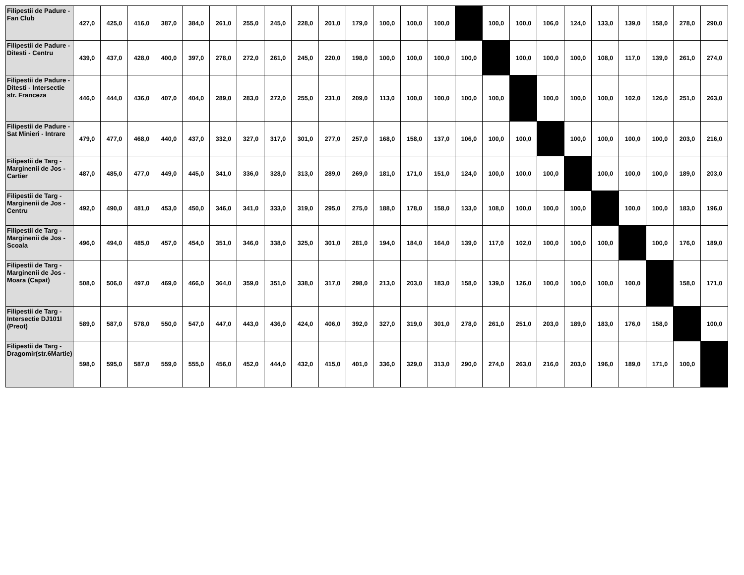| Filipestii de Padure - Fan Club | 427,0 | 425,0 | 416,0 | 387,0 | 384,0 | 261,0 | 255,0 | 245,0 | 228,0 | 201,0 | 179,0 | 100,0 | 100,0 | 100,0 | | 100,0 | 100,0 | 106,0 | 124,0 | 133,0 | 139,0 | 158,0 | 278,0 | 290,0 |
| Filipestii de Padure - Ditesti - Centru | 439,0 | 437,0 | 428,0 | 400,0 | 397,0 | 278,0 | 272,0 | 261,0 | 245,0 | 220,0 | 198,0 | 100,0 | 100,0 | 100,0 | 100,0 | | 100,0 | 100,0 | 100,0 | 108,0 | 117,0 | 139,0 | 261,0 | 274,0 |
| Filipestii de Padure - Ditesti - Intersectie str. Franceza | 446,0 | 444,0 | 436,0 | 407,0 | 404,0 | 289,0 | 283,0 | 272,0 | 255,0 | 231,0 | 209,0 | 113,0 | 100,0 | 100,0 | 100,0 | 100,0 | | 100,0 | 100,0 | 100,0 | 102,0 | 126,0 | 251,0 | 263,0 |
| Filipestii de Padure - Sat Minieri - Intrare | 479,0 | 477,0 | 468,0 | 440,0 | 437,0 | 332,0 | 327,0 | 317,0 | 301,0 | 277,0 | 257,0 | 168,0 | 158,0 | 137,0 | 106,0 | 100,0 | 100,0 | | 100,0 | 100,0 | 100,0 | 100,0 | 203,0 | 216,0 |
| Filipestii de Targ - Marginenii de Jos - Cartier | 487,0 | 485,0 | 477,0 | 449,0 | 445,0 | 341,0 | 336,0 | 328,0 | 313,0 | 289,0 | 269,0 | 181,0 | 171,0 | 151,0 | 124,0 | 100,0 | 100,0 | 100,0 | | 100,0 | 100,0 | 100,0 | 189,0 | 203,0 |
| Filipestii de Targ - Marginenii de Jos - Centru | 492,0 | 490,0 | 481,0 | 453,0 | 450,0 | 346,0 | 341,0 | 333,0 | 319,0 | 295,0 | 275,0 | 188,0 | 178,0 | 158,0 | 133,0 | 108,0 | 100,0 | 100,0 | 100,0 | | 100,0 | 100,0 | 183,0 | 196,0 |
| Filipestii de Targ - Marginenii de Jos - Scoala | 496,0 | 494,0 | 485,0 | 457,0 | 454,0 | 351,0 | 346,0 | 338,0 | 325,0 | 301,0 | 281,0 | 194,0 | 184,0 | 164,0 | 139,0 | 117,0 | 102,0 | 100,0 | 100,0 | 100,0 | | 100,0 | 176,0 | 189,0 |
| Filipestii de Targ - Marginenii de Jos - Moara (Capat) | 508,0 | 506,0 | 497,0 | 469,0 | 466,0 | 364,0 | 359,0 | 351,0 | 338,0 | 317,0 | 298,0 | 213,0 | 203,0 | 183,0 | 158,0 | 139,0 | 126,0 | 100,0 | 100,0 | 100,0 | 100,0 | | 158,0 | 171,0 |
| Filipestii de Targ - Intersectie DJ101I (Preot) | 589,0 | 587,0 | 578,0 | 550,0 | 547,0 | 447,0 | 443,0 | 436,0 | 424,0 | 406,0 | 392,0 | 327,0 | 319,0 | 301,0 | 278,0 | 261,0 | 251,0 | 203,0 | 189,0 | 183,0 | 176,0 | 158,0 | | 100,0 |
| Filipestii de Targ - Dragomir(str.6Martie) | 598,0 | 595,0 | 587,0 | 559,0 | 555,0 | 456,0 | 452,0 | 444,0 | 432,0 | 415,0 | 401,0 | 336,0 | 329,0 | 313,0 | 290,0 | 274,0 | 263,0 | 216,0 | 203,0 | 196,0 | 189,0 | 171,0 | 100,0 | |